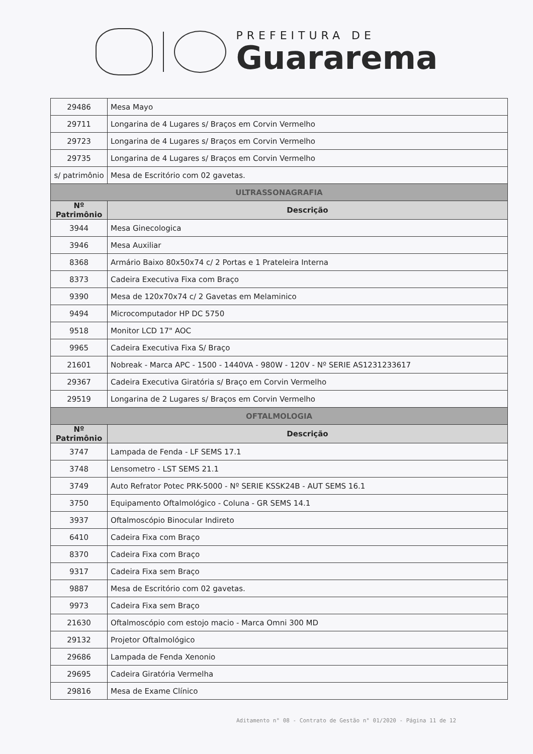PREFEITURA DE
Guararema
| 29486 | Mesa Mayo |
| 29711 | Longarina de 4 Lugares s/ Braços em Corvin Vermelho |
| 29723 | Longarina de 4 Lugares s/ Braços em Corvin Vermelho |
| 29735 | Longarina de 4 Lugares s/ Braços em Corvin Vermelho |
| s/ patrimônio | Mesa de Escritório com 02 gavetas. |
| ULTRASSONAGRAFIA | |
| Nº Patrimônio | Descrição |
| 3944 | Mesa Ginecologica |
| 3946 | Mesa Auxiliar |
| 8368 | Armário Baixo 80x50x74 c/ 2 Portas e 1 Prateleira Interna |
| 8373 | Cadeira Executiva Fixa com Braço |
| 9390 | Mesa de 120x70x74 c/ 2 Gavetas em Melaminico |
| 9494 | Microcomputador HP DC 5750 |
| 9518 | Monitor LCD 17" AOC |
| 9965 | Cadeira Executiva Fixa S/ Braço |
| 21601 | Nobreak - Marca APC - 1500 - 1440VA - 980W - 120V - Nº SERIE AS1231233617 |
| 29367 | Cadeira Executiva Giratória s/ Braço em Corvin Vermelho |
| 29519 | Longarina de 2 Lugares s/ Braços em Corvin Vermelho |
| OFTALMOLOGIA | |
| Nº Patrimônio | Descrição |
| 3747 | Lampada de Fenda - LF SEMS 17.1 |
| 3748 | Lensometro - LST SEMS 21.1 |
| 3749 | Auto Refrator Potec PRK-5000 - Nº SERIE KSSK24B - AUT SEMS 16.1 |
| 3750 | Equipamento Oftalmológico - Coluna - GR SEMS 14.1 |
| 3937 | Oftalmoscópio Binocular Indireto |
| 6410 | Cadeira Fixa com Braço |
| 8370 | Cadeira Fixa com Braço |
| 9317 | Cadeira Fixa sem Braço |
| 9887 | Mesa de Escritório com 02 gavetas. |
| 9973 | Cadeira Fixa sem Braço |
| 21630 | Oftalmoscópio com estojo macio - Marca Omni 300 MD |
| 29132 | Projetor Oftalmológico |
| 29686 | Lampada de Fenda Xenonio |
| 29695 | Cadeira Giratória Vermelha |
| 29816 | Mesa de Exame Clínico |
Aditamento n° 08 - Contrato de Gestão n° 01/2020 - Página 11 de 12